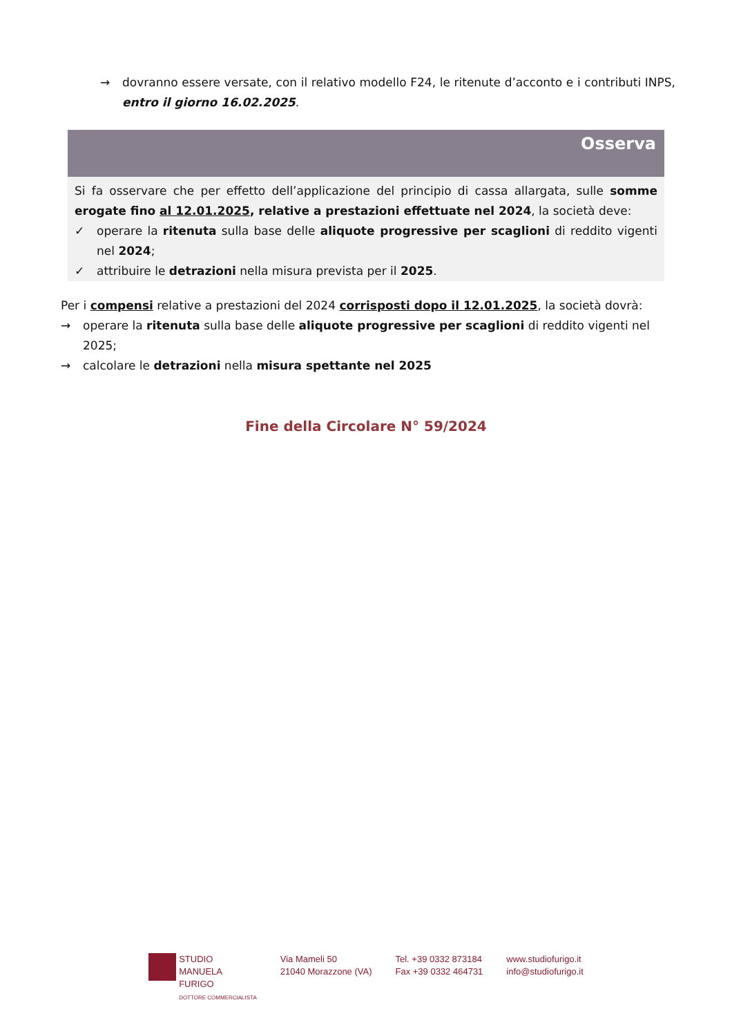→ dovranno essere versate, con il relativo modello F24, le ritenute d’acconto e i contributi INPS, entro il giorno 16.02.2025.
Osserva
Si fa osservare che per effetto dell’applicazione del principio di cassa allargata, sulle somme erogate fino al 12.01.2025, relative a prestazioni effettuate nel 2024, la società deve:
✓ operare la ritenuta sulla base delle aliquote progressive per scaglioni di reddito vigenti nel 2024;
✓ attribuire le detrazioni nella misura prevista per il 2025.
Per i compensi relative a prestazioni del 2024 corrisposti dopo il 12.01.2025, la società dovrà:
→ operare la ritenuta sulla base delle aliquote progressive per scaglioni di reddito vigenti nel 2025;
→ calcolare le detrazioni nella misura spettante nel 2025
Fine della Circolare N° 59/2024
STUDIO
MANUELA
FURIGO
DOTTORE COMMERCIALISTA
Via Mameli 50
21040 Morazzone (VA)
Tel. +39 0332 873184
Fax +39 0332 464731
www.studiofurigo.it
info@studiofurigo.it